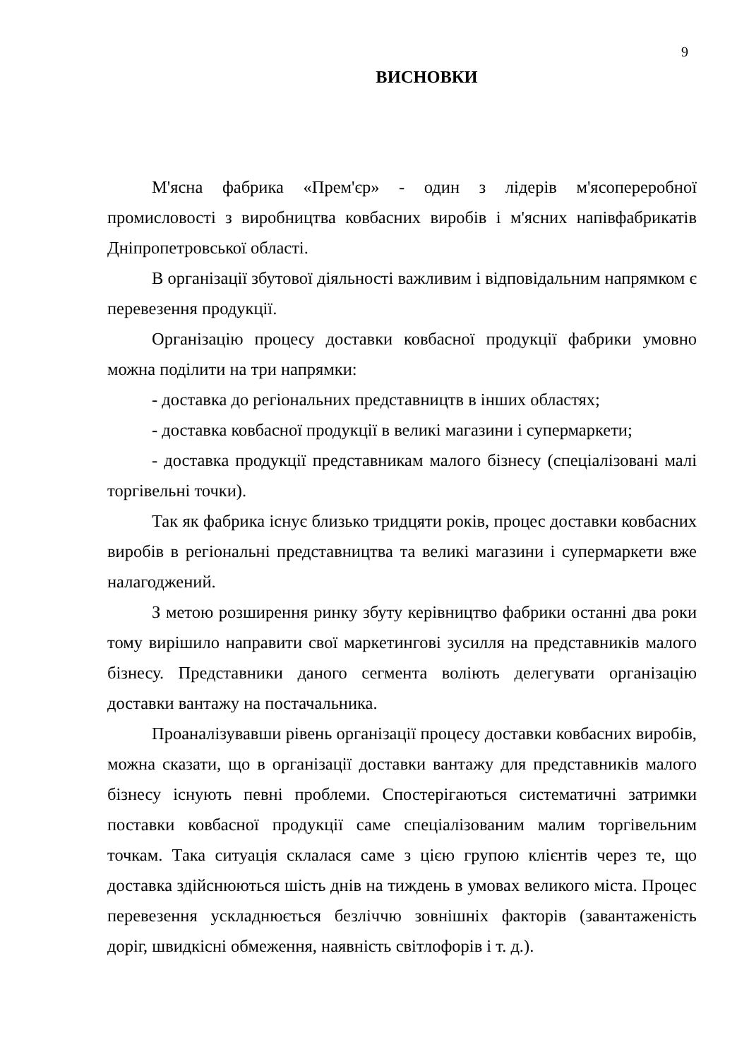9
ВИСНОВКИ
М'ясна фабрика «Прем'єр» - один з лідерів м'ясопереробної промисловості з виробництва ковбасних виробів і м'ясних напівфабрикатів Дніпропетровської області.
В організації збутової діяльності важливим і відповідальним напрямком є перевезення продукції.
Організацію процесу доставки ковбасної продукції фабрики умовно можна поділити на три напрямки:
- доставка до регіональних представництв в інших областях;
- доставка ковбасної продукції в великі магазини і супермаркети;
- доставка продукції представникам малого бізнесу (спеціалізовані малі торгівельні точки).
Так як фабрика існує близько тридцяти років, процес доставки ковбасних виробів в регіональні представництва та великі магазини і супермаркети вже налагоджений.
З метою розширення ринку збуту керівництво фабрики останні два роки тому вирішило направити свої маркетингові зусилля на представників малого бізнесу. Представники даного сегмента воліють делегувати організацію доставки вантажу на постачальника.
Проаналізувавши рівень організації процесу доставки ковбасних виробів, можна сказати, що в організації доставки вантажу для представників малого бізнесу існують певні проблеми. Спостерігаються систематичні затримки поставки ковбасної продукції саме спеціалізованим малим торгівельним точкам. Така ситуація склалася саме з цією групою клієнтів через те, що доставка здійснюються шість днів на тиждень в умовах великого міста. Процес перевезення ускладнюється безліччю зовнішніх факторів (завантаженість доріг, швидкісні обмеження, наявність світлофорів і т. д.).